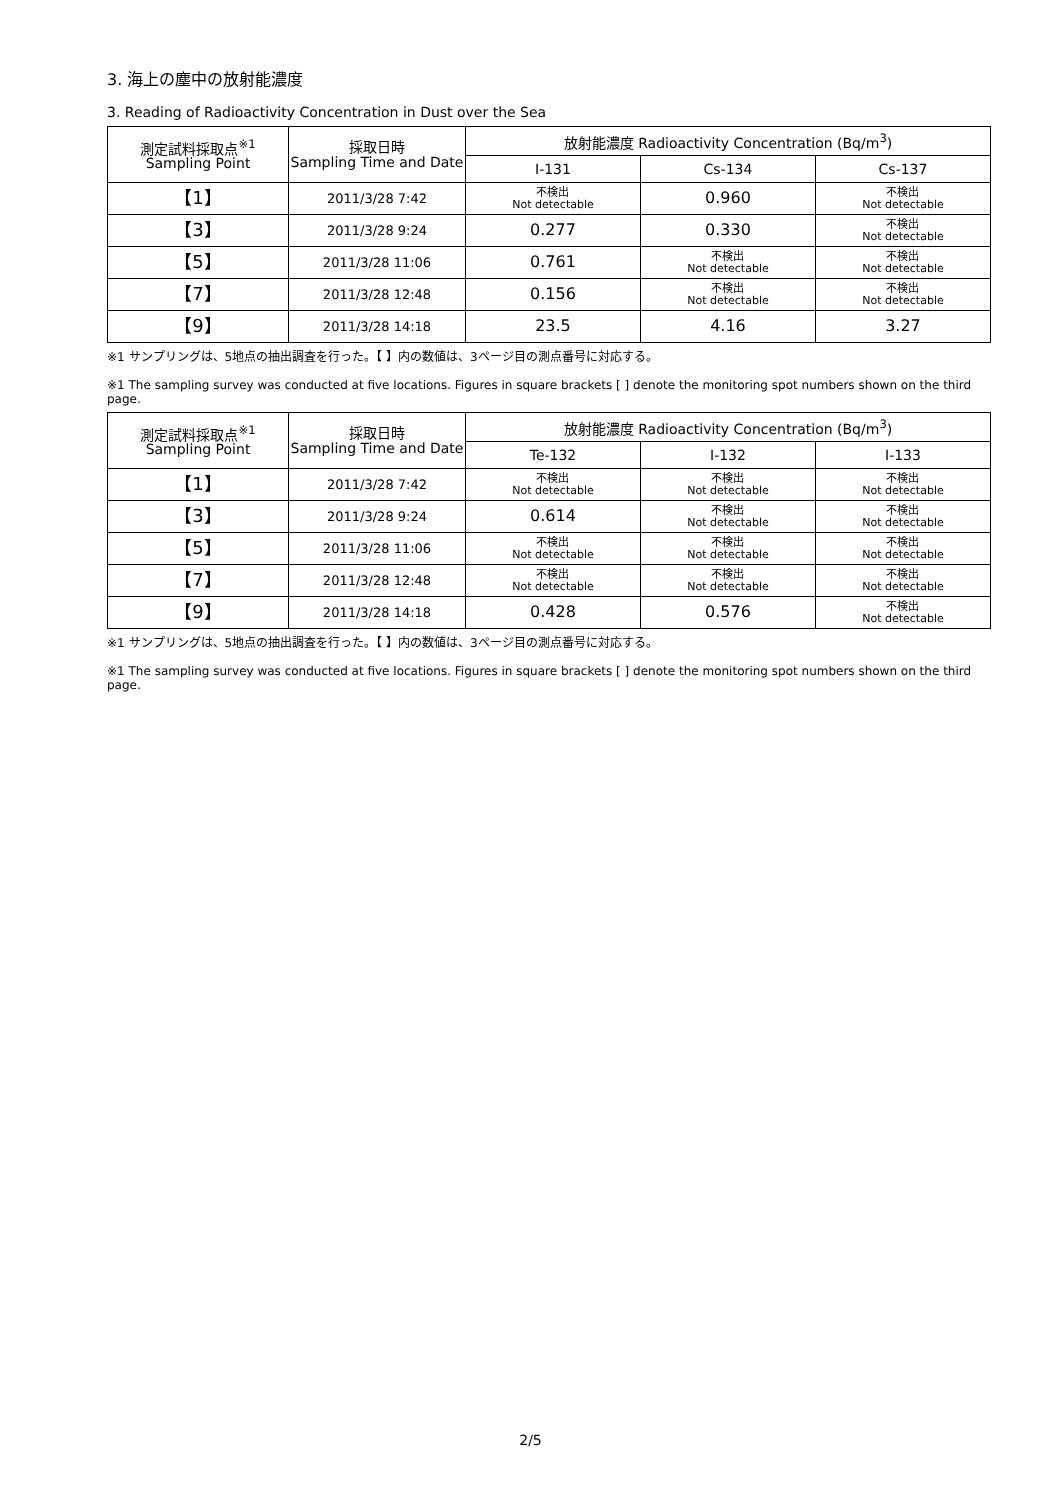3. 海上の塵中の放射能濃度
3. Reading of Radioactivity Concentration in Dust over the Sea
| 測定試料採取点<sup>※1</sup> Sampling Point | 採取日時 Sampling Time and Date | 放射能濃度 Radioactivity Concentration (Bq/m<sup>3</sup>) | | |
| --- | --- | --- | --- | --- |
| | | I-131 | Cs-134 | Cs-137 |
| 【1】 | 2011/3/28 7:42 | 不検出 Not detectable | 0.960 | 不検出 Not detectable |
| 【3】 | 2011/3/28 9:24 | 0.277 | 0.330 | 不検出 Not detectable |
| 【5】 | 2011/3/28 11:06 | 0.761 | 不検出 Not detectable | 不検出 Not detectable |
| 【7】 | 2011/3/28 12:48 | 0.156 | 不検出 Not detectable | 不検出 Not detectable |
| 【9】 | 2011/3/28 14:18 | 23.5 | 4.16 | 3.27 |
※1 サンプリングは、5地点の抽出調査を行った。【 】内の数値は、3ページ目の測点番号に対応する。
※1 The sampling survey was conducted at five locations. Figures in square brackets [ ] denote the monitoring spot numbers shown on the third page.
| 測定試料採取点<sup>※1</sup> Sampling Point | 採取日時 Sampling Time and Date | 放射能濃度 Radioactivity Concentration (Bq/m<sup>3</sup>) | | |
| --- | --- | --- | --- | --- |
| | | Te-132 | I-132 | I-133 |
| 【1】 | 2011/3/28 7:42 | 不検出 Not detectable | 不検出 Not detectable | 不検出 Not detectable |
| 【3】 | 2011/3/28 9:24 | 0.614 | 不検出 Not detectable | 不検出 Not detectable |
| 【5】 | 2011/3/28 11:06 | 不検出 Not detectable | 不検出 Not detectable | 不検出 Not detectable |
| 【7】 | 2011/3/28 12:48 | 不検出 Not detectable | 不検出 Not detectable | 不検出 Not detectable |
| 【9】 | 2011/3/28 14:18 | 0.428 | 0.576 | 不検出 Not detectable |
※1 サンプリングは、5地点の抽出調査を行った。【 】内の数値は、3ページ目の測点番号に対応する。
※1 The sampling survey was conducted at five locations. Figures in square brackets [ ] denote the monitoring spot numbers shown on the third page.
2/5